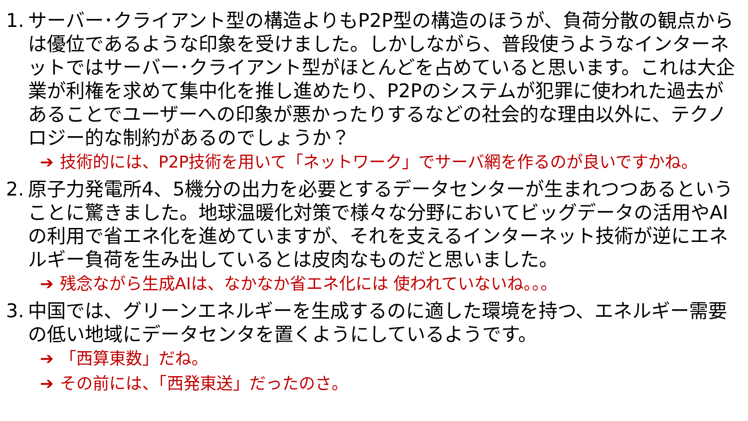1. サーバー･クライアント型の構造よりもP2P型の構造のほうが、負荷分散の観点からは優位であるような印象を受けました。しかしながら、普段使うようなインターネットではサーバー･クライアント型がほとんどを占めていると思います。これは大企業が利権を求めて集中化を推し進めたり、P2Pのシステムが犯罪に使われた過去があることでユーザーへの印象が悪かったりするなどの社会的な理由以外に、テクノロジー的な制約があるのでしょうか？
➔ 技術的には、P2P技術を用いて「ネットワーク」でサーバ網を作るのが良いですかね。
2. 原子力発電所4、5機分の出力を必要とするデータセンターが生まれつつあるということに驚きました。地球温暖化対策で様々な分野においてビッグデータの活用やAIの利用で省エネ化を進めていますが、それを支えるインターネット技術が逆にエネルギー負荷を生み出しているとは皮肉なものだと思いました。
➔ 残念ながら生成AIは、なかなか省エネ化には 使われていないね。。。
3. 中国では、グリーンエネルギーを生成するのに適した環境を持つ、エネルギー需要の低い地域にデータセンタを置くようにしているようです。
➔ 「西算東数」だね。
➔ その前には、「西発東送」だったのさ。